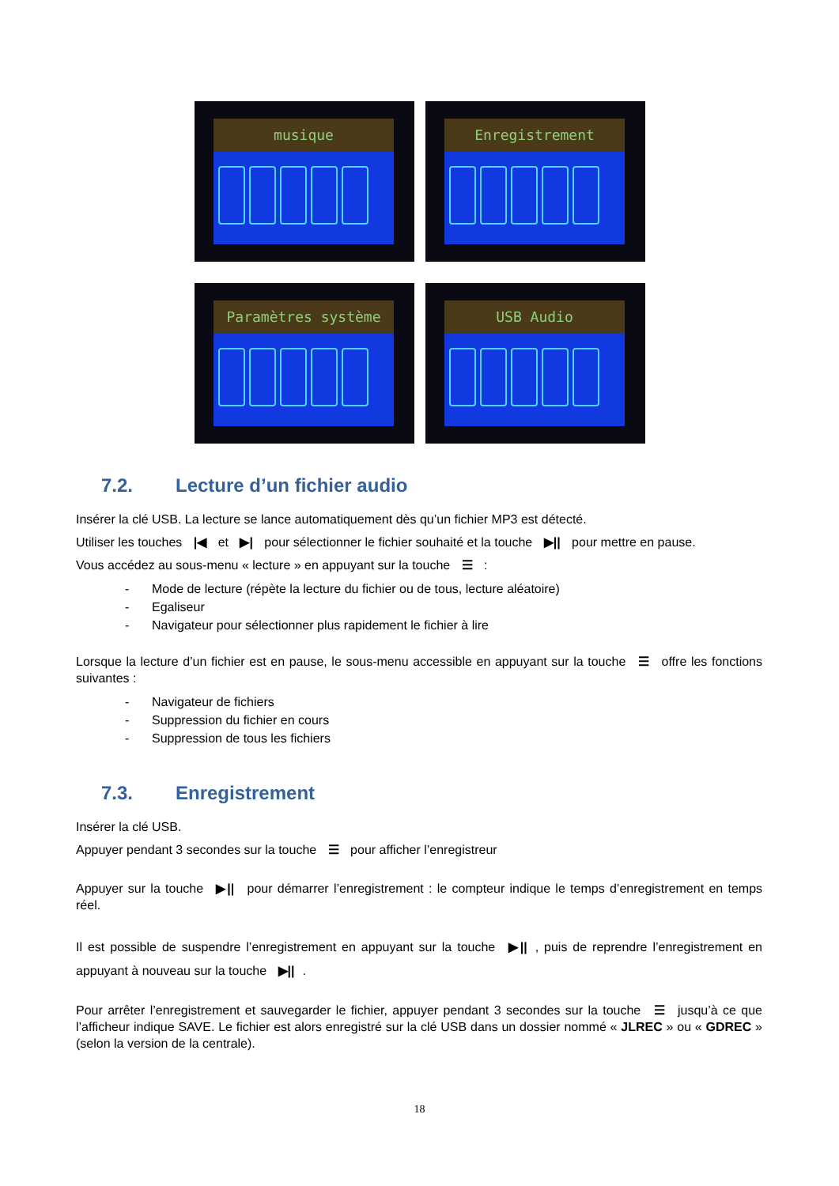musique
Enregistrement
Paramètres système
USB Audio
7.2. Lecture d’un fichier audio
Insérer la clé USB. La lecture se lance automatiquement dès qu’un fichier MP3 est détecté.
Utiliser les touches |◀ et ▶| pour sélectionner le fichier souhaité et la touche ▶|| pour mettre en pause.
Vous accédez au sous-menu « lecture » en appuyant sur la touche ☰ :
- Mode de lecture (répète la lecture du fichier ou de tous, lecture aléatoire)
- Egaliseur
- Navigateur pour sélectionner plus rapidement le fichier à lire
Lorsque la lecture d’un fichier est en pause, le sous-menu accessible en appuyant sur la touche ☰ offre les fonctions suivantes :
- Navigateur de fichiers
- Suppression du fichier en cours
- Suppression de tous les fichiers
7.3. Enregistrement
Insérer la clé USB.
Appuyer pendant 3 secondes sur la touche ☰ pour afficher l’enregistreur
Appuyer sur la touche ▶|| pour démarrer l’enregistrement : le compteur indique le temps d’enregistrement en temps réel.
Il est possible de suspendre l’enregistrement en appuyant sur la touche ▶||, puis de reprendre l’enregistrement en appuyant à nouveau sur la touche ▶||.
Pour arrêter l’enregistrement et sauvegarder le fichier, appuyer pendant 3 secondes sur la touche ☰ jusqu’à ce que l’afficheur indique SAVE. Le fichier est alors enregistré sur la clé USB dans un dossier nommé « JLREC » ou « GDREC » (selon la version de la centrale).
18